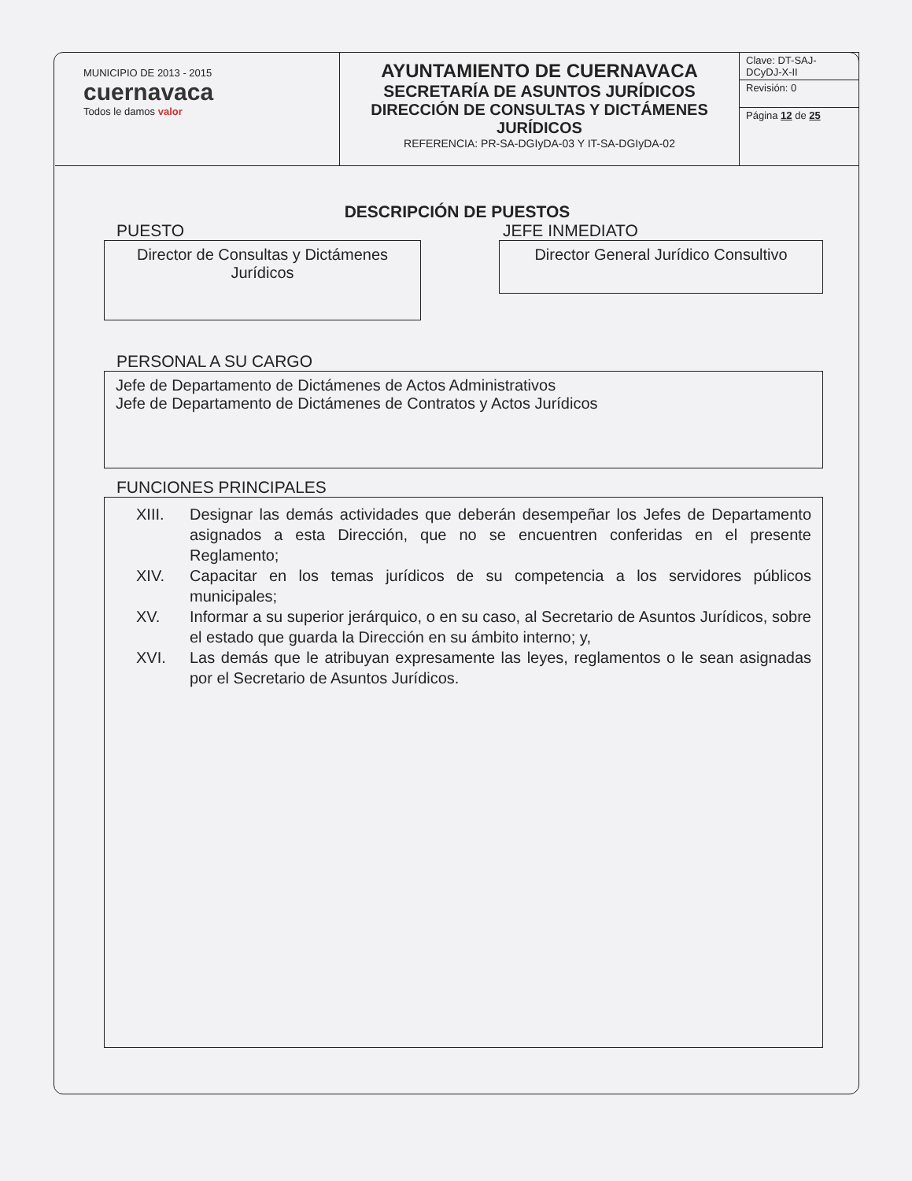| MUNICIPIO DE 2013 - 2015 cuernavaca Todos le damos valor | AYUNTAMIENTO DE CUERNAVACA SECRETARÍA DE ASUNTOS JURÍDICOS DIRECCIÓN DE CONSULTAS Y DICTÁMENES JURÍDICOS REFERENCIA: PR-SA-DGIyDA-03 Y IT-SA-DGIyDA-02 | Clave: DT-SAJ-DCyDJ-X-II Revisión: 0 Página 12 de 25 |
DESCRIPCIÓN DE PUESTOS
PUESTO
Director de Consultas y Dictámenes
Jurídicos
JEFE INMEDIATO
Director General Jurídico Consultivo
PERSONAL A SU CARGO
Jefe de Departamento de Dictámenes de Actos Administrativos
Jefe de Departamento de Dictámenes de Contratos y Actos Jurídicos
FUNCIONES PRINCIPALES
XIII. Designar las demás actividades que deberán desempeñar los Jefes de Departamento asignados a esta Dirección, que no se encuentren conferidas en el presente Reglamento;
XIV. Capacitar en los temas jurídicos de su competencia a los servidores públicos municipales;
XV. Informar a su superior jerárquico, o en su caso, al Secretario de Asuntos Jurídicos, sobre el estado que guarda la Dirección en su ámbito interno; y,
XVI. Las demás que le atribuyan expresamente las leyes, reglamentos o le sean asignadas por el Secretario de Asuntos Jurídicos.